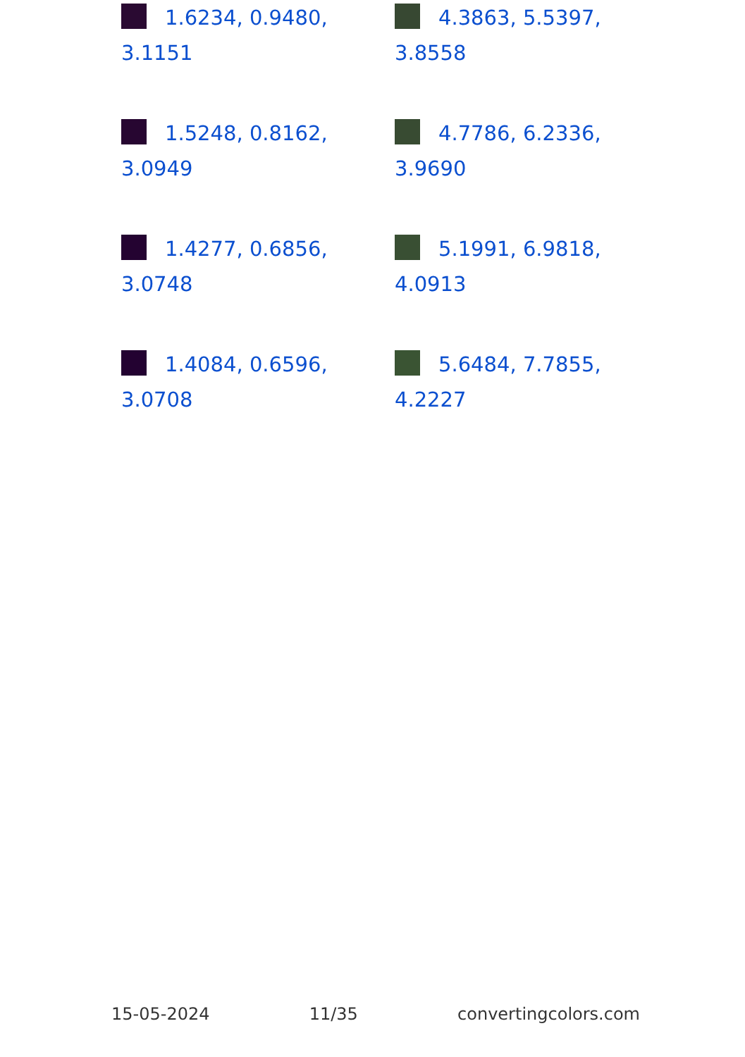1.6234, 0.9480, 3.1151
4.3863, 5.5397, 3.8558
1.5248, 0.8162, 3.0949
4.7786, 6.2336, 3.9690
1.4277, 0.6856, 3.0748
5.1991, 6.9818, 4.0913
1.4084, 0.6596, 3.0708
5.6484, 7.7855, 4.2227
15-05-2024 11/35 convertingcolors.com